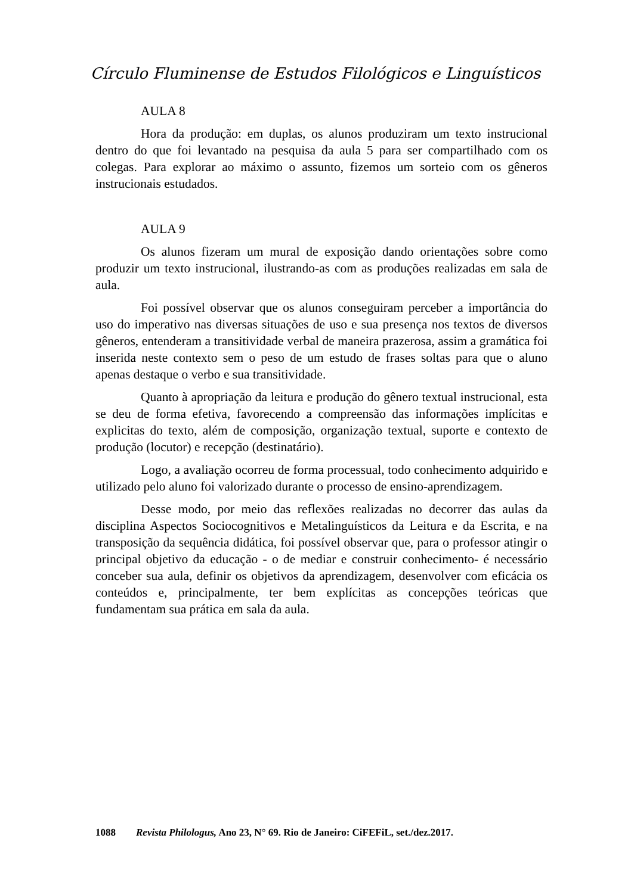Círculo Fluminense de Estudos Filológicos e Linguísticos
AULA 8
Hora da produção: em duplas, os alunos produziram um texto instrucional dentro do que foi levantado na pesquisa da aula 5 para ser compartilhado com os colegas. Para explorar ao máximo o assunto, fizemos um sorteio com os gêneros instrucionais estudados.
AULA 9
Os alunos fizeram um mural de exposição dando orientações sobre como produzir um texto instrucional, ilustrando-as com as produções realizadas em sala de aula.
Foi possível observar que os alunos conseguiram perceber a importância do uso do imperativo nas diversas situações de uso e sua presença nos textos de diversos gêneros, entenderam a transitividade verbal de maneira prazerosa, assim a gramática foi inserida neste contexto sem o peso de um estudo de frases soltas para que o aluno apenas destaque o verbo e sua transitividade.
Quanto à apropriação da leitura e produção do gênero textual instrucional, esta se deu de forma efetiva, favorecendo a compreensão das informações implícitas e explicitas do texto, além de composição, organização textual, suporte e contexto de produção (locutor) e recepção (destinatário).
Logo, a avaliação ocorreu de forma processual, todo conhecimento adquirido e utilizado pelo aluno foi valorizado durante o processo de ensino-aprendizagem.
Desse modo, por meio das reflexões realizadas no decorrer das aulas da disciplina Aspectos Sociocognitivos e Metalinguísticos da Leitura e da Escrita, e na transposição da sequência didática, foi possível observar que, para o professor atingir o principal objetivo da educação - o de mediar e construir conhecimento- é necessário conceber sua aula, definir os objetivos da aprendizagem, desenvolver com eficácia os conteúdos e, principalmente, ter bem explícitas as concepções teóricas que fundamentam sua prática em sala da aula.
1088 Revista Philologus, Ano 23, N° 69. Rio de Janeiro: CiFEFiL, set./dez.2017.